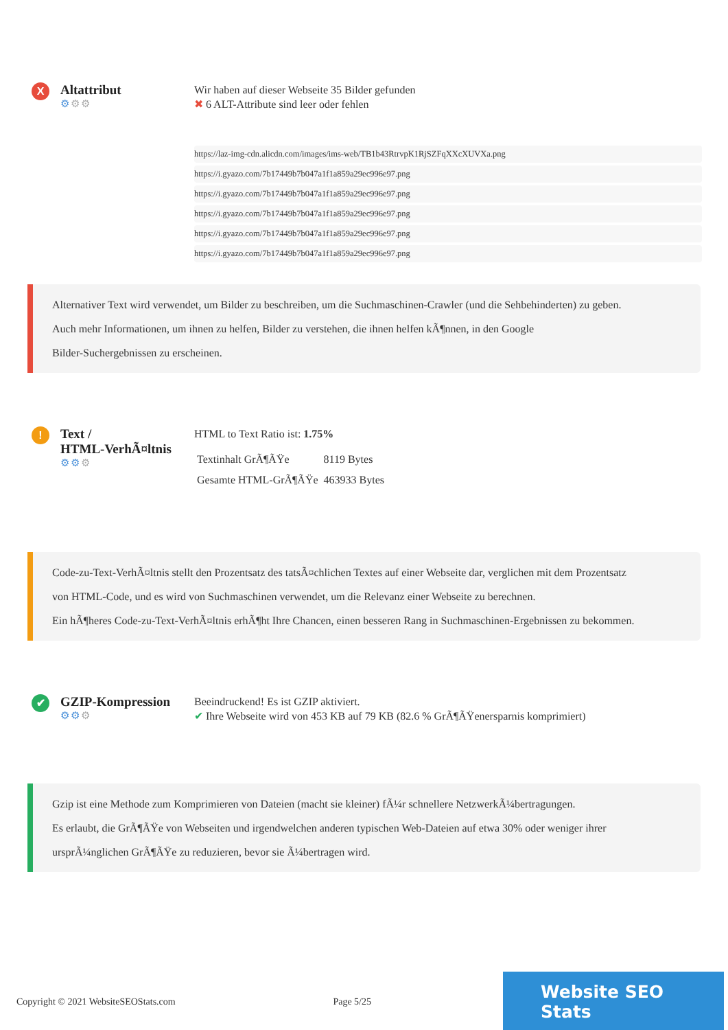X
Altattribut
⚙⚙⚙
Wir haben auf dieser Webseite 35 Bilder gefunden
✖ 6 ALT-Attribute sind leer oder fehlen
https://laz-img-cdn.alicdn.com/images/ims-web/TB1b43RtrvpK1RjSZFqXXcXUVXa.png
https://i.gyazo.com/7b17449b7b047a1f1a859a29ec996e97.png
https://i.gyazo.com/7b17449b7b047a1f1a859a29ec996e97.png
https://i.gyazo.com/7b17449b7b047a1f1a859a29ec996e97.png
https://i.gyazo.com/7b17449b7b047a1f1a859a29ec996e97.png
https://i.gyazo.com/7b17449b7b047a1f1a859a29ec996e97.png
Alternativer Text wird verwendet, um Bilder zu beschreiben, um die Suchmaschinen-Crawler (und die Sehbehinderten) zu geben.
Auch mehr Informationen, um ihnen zu helfen, Bilder zu verstehen, die ihnen helfen kÃ¶nnen, in den Google
Bilder-Suchergebnissen zu erscheinen.
!
Text /
HTML-VerhÃ¤ltnis
⚙⚙⚙
HTML to Text Ratio ist: 1.75%
| Textinhalt GrÃ¶ÃŸe | 8119 Bytes |
| Gesamte HTML-GrÃ¶ÃŸe | 463933 Bytes |
Code-zu-Text-VerhÃ¤ltnis stellt den Prozentsatz des tatsÃ¤chlichen Textes auf einer Webseite dar, verglichen mit dem Prozentsatz
von HTML-Code, und es wird von Suchmaschinen verwendet, um die Relevanz einer Webseite zu berechnen.
Ein hÃ¶heres Code-zu-Text-VerhÃ¤ltnis erhÃ¶ht Ihre Chancen, einen besseren Rang in Suchmaschinen-Ergebnissen zu bekommen.
✔
GZIP-Kompression
⚙⚙⚙
Beeindruckend! Es ist GZIP aktiviert.
✔ Ihre Webseite wird von 453 KB auf 79 KB (82.6 % GrÃ¶ÃŸenersparnis komprimiert)
Gzip ist eine Methode zum Komprimieren von Dateien (macht sie kleiner) fÃ¼r schnellere NetzwerkÃ¼bertragungen.
Es erlaubt, die GrÃ¶ÃŸe von Webseiten und irgendwelchen anderen typischen Web-Dateien auf etwa 30% oder weniger ihrer
ursprÃ¼nglichen GrÃ¶ÃŸe zu reduzieren, bevor sie Ã¼bertragen wird.
Copyright © 2021 WebsiteSEOStats.com Page 5/25
Website SEO Stats